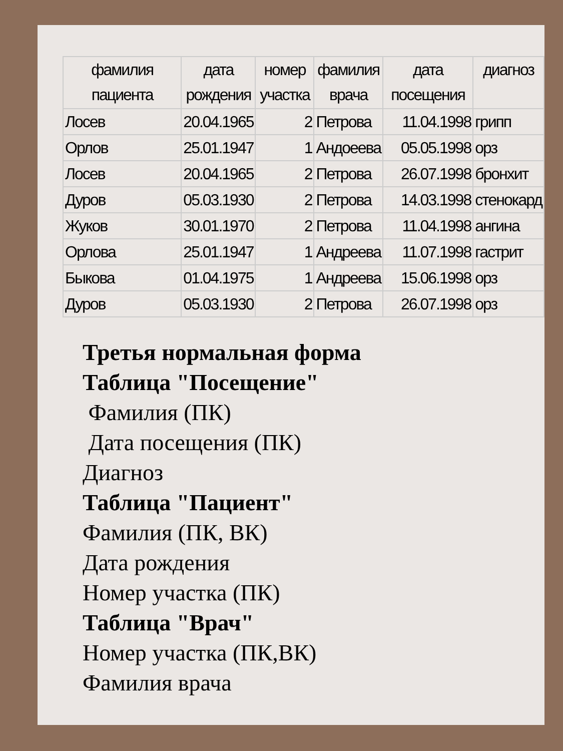| фамилия пациента | дата рождения | номер участка | фамилия врача | дата посещения | диагноз |
| --- | --- | --- | --- | --- | --- |
| Лосев | 20.04.1965 | 2 | Петрова | 11.04.1998 | грипп |
| Орлов | 25.01.1947 | 1 | Андоеева | 05.05.1998 | орз |
| Лосев | 20.04.1965 | 2 | Петрова | 26.07.1998 | бронхит |
| Дуров | 05.03.1930 | 2 | Петрова | 14.03.1998 | стенокард |
| Жуков | 30.01.1970 | 2 | Петрова | 11.04.1998 | ангина |
| Орлова | 25.01.1947 | 1 | Андреева | 11.07.1998 | гастрит |
| Быкова | 01.04.1975 | 1 | Андреева | 15.06.1998 | орз |
| Дуров | 05.03.1930 | 2 | Петрова | 26.07.1998 | орз |
Третья нормальная форма
Таблица "Посещение"
Фамилия (ПК)
Дата посещения (ПК)
Диагноз
Таблица "Пациент"
Фамилия (ПК, ВК)
Дата рождения
Номер участка (ПК)
Таблица "Врач"
Номер участка (ПК,ВК)
Фамилия врача